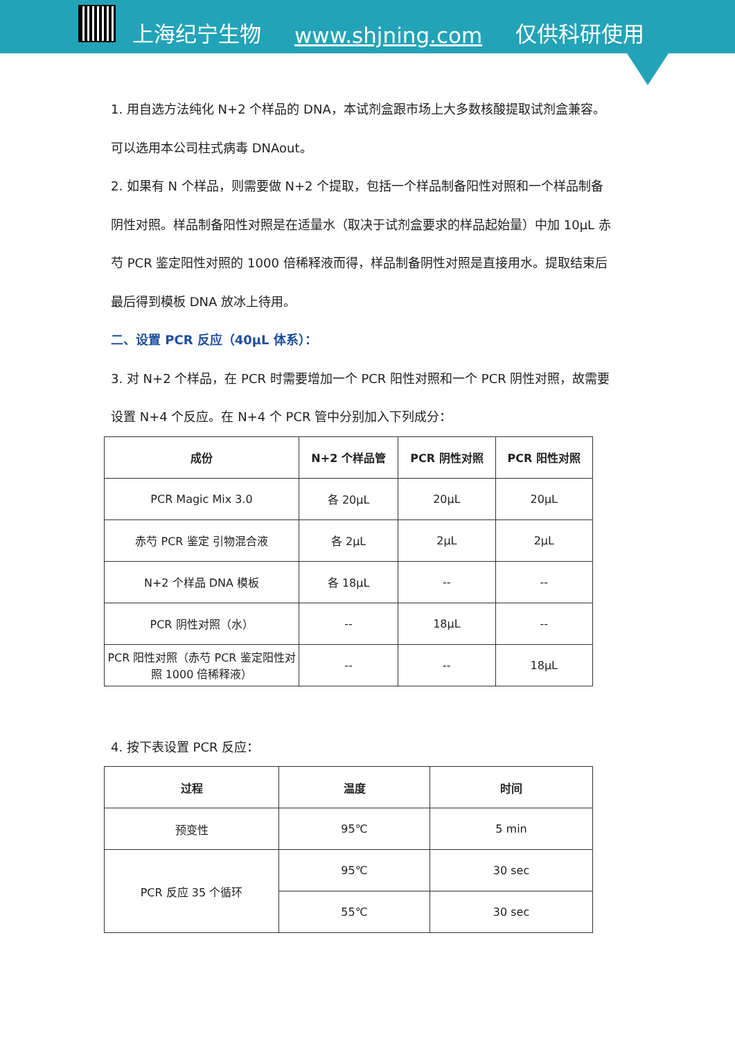上海纪宁生物 www.shjning.com 仅供科研使用
1. 用自选方法纯化 N+2 个样品的 DNA，本试剂盒跟市场上大多数核酸提取试剂盒兼容。
可以选用本公司柱式病毒 DNAout。
2. 如果有 N 个样品，则需要做 N+2 个提取，包括一个样品制备阳性对照和一个样品制备
阴性对照。样品制备阳性对照是在适量水（取决于试剂盒要求的样品起始量）中加 10μL 赤
芍 PCR 鉴定阳性对照的 1000 倍稀释液而得，样品制备阴性对照是直接用水。提取结束后
最后得到模板 DNA 放冰上待用。
二、设置 PCR 反应（40μL 体系）：
3. 对 N+2 个样品，在 PCR 时需要增加一个 PCR 阳性对照和一个 PCR 阴性对照，故需要
设置 N+4 个反应。在 N+4 个 PCR 管中分别加入下列成分：
| 成份 | N+2 个样品管 | PCR 阴性对照 | PCR 阳性对照 |
| --- | --- | --- | --- |
| PCR Magic Mix 3.0 | 各 20μL | 20μL | 20μL |
| 赤芍 PCR 鉴定 引物混合液 | 各 2μL | 2μL | 2μL |
| N+2 个样品 DNA 模板 | 各 18μL | -- | -- |
| PCR 阴性对照（水） | -- | 18μL | -- |
| PCR 阳性对照（赤芍 PCR 鉴定阳性对照 1000 倍稀释液） | -- | -- | 18μL |
4. 按下表设置 PCR 反应：
| 过程 | 温度 | 时间 |
| --- | --- | --- |
| 预变性 | 95℃ | 5 min |
| PCR 反应 35 个循环 | 95℃ | 30 sec |
| | 55℃ | 30 sec |